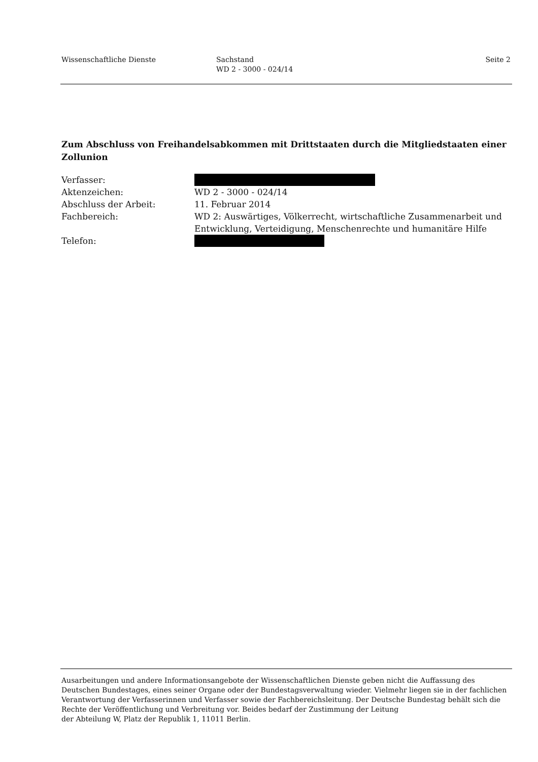Wissenschaftliche Dienste Sachstand
WD 2 - 3000 - 024/14
Seite 2
Zum Abschluss von Freihandelsabkommen mit Drittstaaten durch die Mitgliedstaaten einer Zollunion
Verfasser:
Aktenzeichen: WD 2 - 3000 - 024/14
Abschluss der Arbeit: 11. Februar 2014
Fachbereich: WD 2: Auswärtiges, Völkerrecht, wirtschaftliche Zusammenarbeit und Entwicklung, Verteidigung, Menschenrechte und humanitäre Hilfe
Telefon:
Ausarbeitungen und andere Informationsangebote der Wissenschaftlichen Dienste geben nicht die Auffassung des Deutschen Bundestages, eines seiner Organe oder der Bundestagsverwaltung wieder. Vielmehr liegen sie in der fachlichen Verantwortung der Verfasserinnen und Verfasser sowie der Fachbereichsleitung. Der Deutsche Bundestag behält sich die Rechte der Veröffentlichung und Verbreitung vor. Beides bedarf der Zustimmung der Leitung
der Abteilung W, Platz der Republik 1, 11011 Berlin.